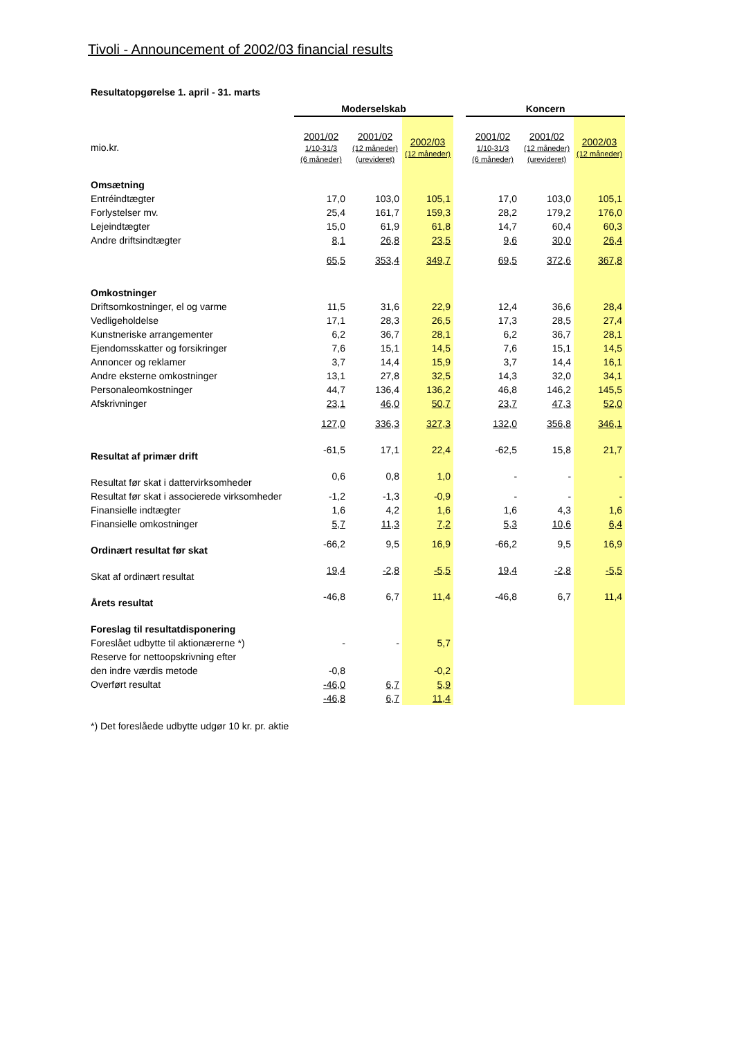Tivoli - Announcement of 2002/03 financial results
Resultatopgørelse 1. april - 31. marts
| | Moderselskab | | | | Koncern | | |
| mio.kr. | 2001/02 1/10-31/3 (6 måneder) | 2001/02 (12 måneder) (urevideret) | 2002/03 (12 måneder) | | 2001/02 1/10-31/3 (6 måneder) | 2001/02 (12 måneder) (urevideret) | 2002/03 (12 måneder) |
| Omsætning | | | | | | | |
| Entréindtægter | 17,0 | 103,0 | 105,1 | | 17,0 | 103,0 | 105,1 |
| Forlystelser mv. | 25,4 | 161,7 | 159,3 | | 28,2 | 179,2 | 176,0 |
| Lejeindtægter | 15,0 | 61,9 | 61,8 | | 14,7 | 60,4 | 60,3 |
| Andre driftsindtægter | 8,1 | 26,8 | 23,5 | | 9,6 | 30,0 | 26,4 |
| | 65,5 | 353,4 | 349,7 | | 69,5 | 372,6 | 367,8 |
| Omkostninger | | | | | | | |
| Driftsomkostninger, el og varme | 11,5 | 31,6 | 22,9 | | 12,4 | 36,6 | 28,4 |
| Vedligeholdelse | 17,1 | 28,3 | 26,5 | | 17,3 | 28,5 | 27,4 |
| Kunstneriske arrangementer | 6,2 | 36,7 | 28,1 | | 6,2 | 36,7 | 28,1 |
| Ejendomsskatter og forsikringer | 7,6 | 15,1 | 14,5 | | 7,6 | 15,1 | 14,5 |
| Annoncer og reklamer | 3,7 | 14,4 | 15,9 | | 3,7 | 14,4 | 16,1 |
| Andre eksterne omkostninger | 13,1 | 27,8 | 32,5 | | 14,3 | 32,0 | 34,1 |
| Personaleomkostninger | 44,7 | 136,4 | 136,2 | | 46,8 | 146,2 | 145,5 |
| Afskrivninger | 23,1 | 46,0 | 50,7 | | 23,7 | 47,3 | 52,0 |
| | 127,0 | 336,3 | 327,3 | | 132,0 | 356,8 | 346,1 |
| Resultat af primær drift | -61,5 | 17,1 | 22,4 | | -62,5 | 15,8 | 21,7 |
| Resultat før skat i dattervirksomheder | 0,6 | 0,8 | 1,0 | | - | - | - |
| Resultat før skat i associerede virksomheder | -1,2 | -1,3 | -0,9 | | - | - | - |
| Finansielle indtægter | 1,6 | 4,2 | 1,6 | | 1,6 | 4,3 | 1,6 |
| Finansielle omkostninger | 5,7 | 11,3 | 7,2 | | 5,3 | 10,6 | 6,4 |
| Ordinært resultat før skat | -66,2 | 9,5 | 16,9 | | -66,2 | 9,5 | 16,9 |
| Skat af ordinært resultat | 19,4 | -2,8 | -5,5 | | 19,4 | -2,8 | -5,5 |
| Årets resultat | -46,8 | 6,7 | 11,4 | | -46,8 | 6,7 | 11,4 |
| Foreslag til resultatdisponering | | | | | | | |
| Foreslået udbytte til aktionærerne *) | - | - | 5,7 | | | | |
| Reserve for nettoopskrivning efter | | | | | | | |
| den indre værdis metode | -0,8 | | -0,2 | | | | |
| Overført resultat | -46,0 | 6,7 | 5,9 | | | | |
| | -46,8 | 6,7 | 11,4 | | | | |
*) Det foreslåede udbytte udgør 10 kr. pr. aktie